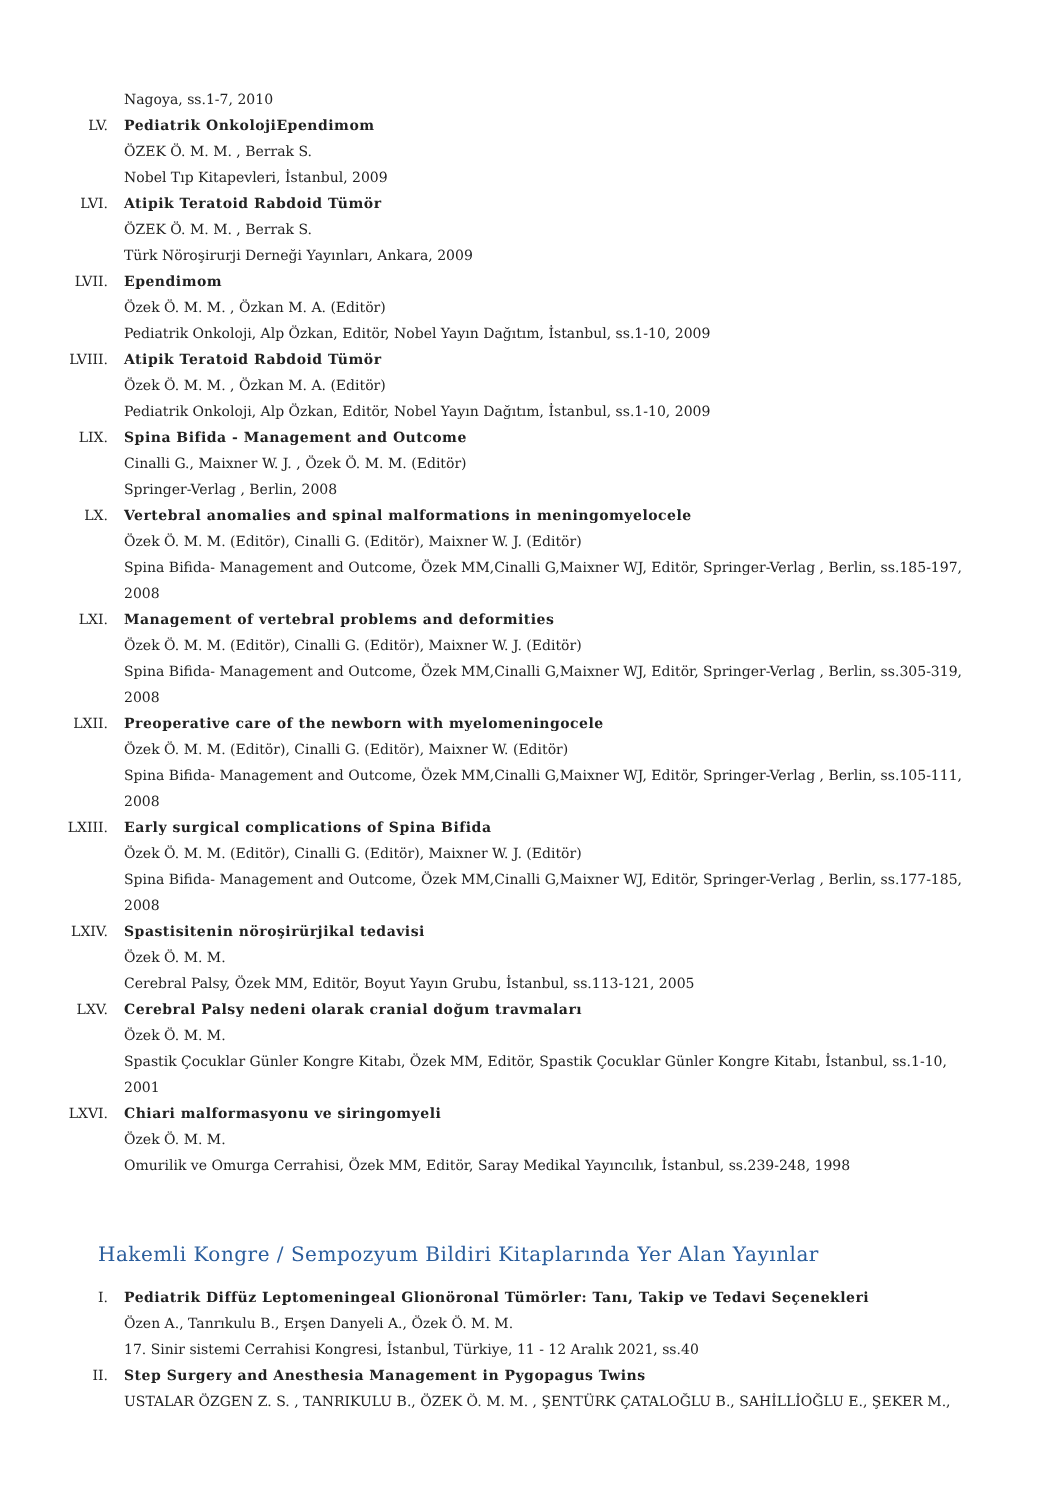Nagoya, ss.1-7, 2010
LV. Pediatrik OnkolojiEpendimom
ÖZEK Ö. M. M. , Berrak S.
Nobel Tıp Kitapevleri, İstanbul, 2009
LVI. Atipik Teratoid Rabdoid Tümör
ÖZEK Ö. M. M. , Berrak S.
Türk Nöroşirurji Derneği Yayınları, Ankara, 2009
LVII. Ependimom
Özek Ö. M. M. , Özkan M. A. (Editör)
Pediatrik Onkoloji, Alp Özkan, Editör, Nobel Yayın Dağıtım, İstanbul, ss.1-10, 2009
LVIII. Atipik Teratoid Rabdoid Tümör
Özek Ö. M. M. , Özkan M. A. (Editör)
Pediatrik Onkoloji, Alp Özkan, Editör, Nobel Yayın Dağıtım, İstanbul, ss.1-10, 2009
LIX. Spina Bifida - Management and Outcome
Cinalli G., Maixner W. J. , Özek Ö. M. M. (Editör)
Springer-Verlag , Berlin, 2008
LX. Vertebral anomalies and spinal malformations in meningomyelocele
Özek Ö. M. M. (Editör), Cinalli G. (Editör), Maixner W. J. (Editör)
Spina Bifida- Management and Outcome, Özek MM,Cinalli G,Maixner WJ, Editör, Springer-Verlag , Berlin, ss.185-197, 2008
LXI. Management of vertebral problems and deformities
Özek Ö. M. M. (Editör), Cinalli G. (Editör), Maixner W. J. (Editör)
Spina Bifida- Management and Outcome, Özek MM,Cinalli G,Maixner WJ, Editör, Springer-Verlag , Berlin, ss.305-319, 2008
LXII. Preoperative care of the newborn with myelomeningocele
Özek Ö. M. M. (Editör), Cinalli G. (Editör), Maixner W. (Editör)
Spina Bifida- Management and Outcome, Özek MM,Cinalli G,Maixner WJ, Editör, Springer-Verlag , Berlin, ss.105-111, 2008
LXIII. Early surgical complications of Spina Bifida
Özek Ö. M. M. (Editör), Cinalli G. (Editör), Maixner W. J. (Editör)
Spina Bifida- Management and Outcome, Özek MM,Cinalli G,Maixner WJ, Editör, Springer-Verlag , Berlin, ss.177-185, 2008
LXIV. Spastisitenin nöroşirürjikal tedavisi
Özek Ö. M. M.
Cerebral Palsy, Özek MM, Editör, Boyut Yayın Grubu, İstanbul, ss.113-121, 2005
LXV. Cerebral Palsy nedeni olarak cranial doğum travmaları
Özek Ö. M. M.
Spastik Çocuklar Günler Kongre Kitabı, Özek MM, Editör, Spastik Çocuklar Günler Kongre Kitabı, İstanbul, ss.1-10, 2001
LXVI. Chiari malformasyonu ve siringomyeli
Özek Ö. M. M.
Omurilik ve Omurga Cerrahisi, Özek MM, Editör, Saray Medikal Yayıncılık, İstanbul, ss.239-248, 1998
Hakemli Kongre / Sempozyum Bildiri Kitaplarında Yer Alan Yayınlar
I. Pediatrik Diffüz Leptomeningeal Glionöronal Tümörler: Tanı, Takip ve Tedavi Seçenekleri
Özen A., Tanrıkulu B., Erşen Danyeli A., Özek Ö. M. M.
17. Sinir sistemi Cerrahisi Kongresi, İstanbul, Türkiye, 11 - 12 Aralık 2021, ss.40
II. Step Surgery and Anesthesia Management in Pygopagus Twins
USTALAR ÖZGEN Z. S. , TANRIKULU B., ÖZEK Ö. M. M. , ŞENTÜRK ÇATALOĞLU B., SAHİLLİOĞLU E., ŞEKER M.,